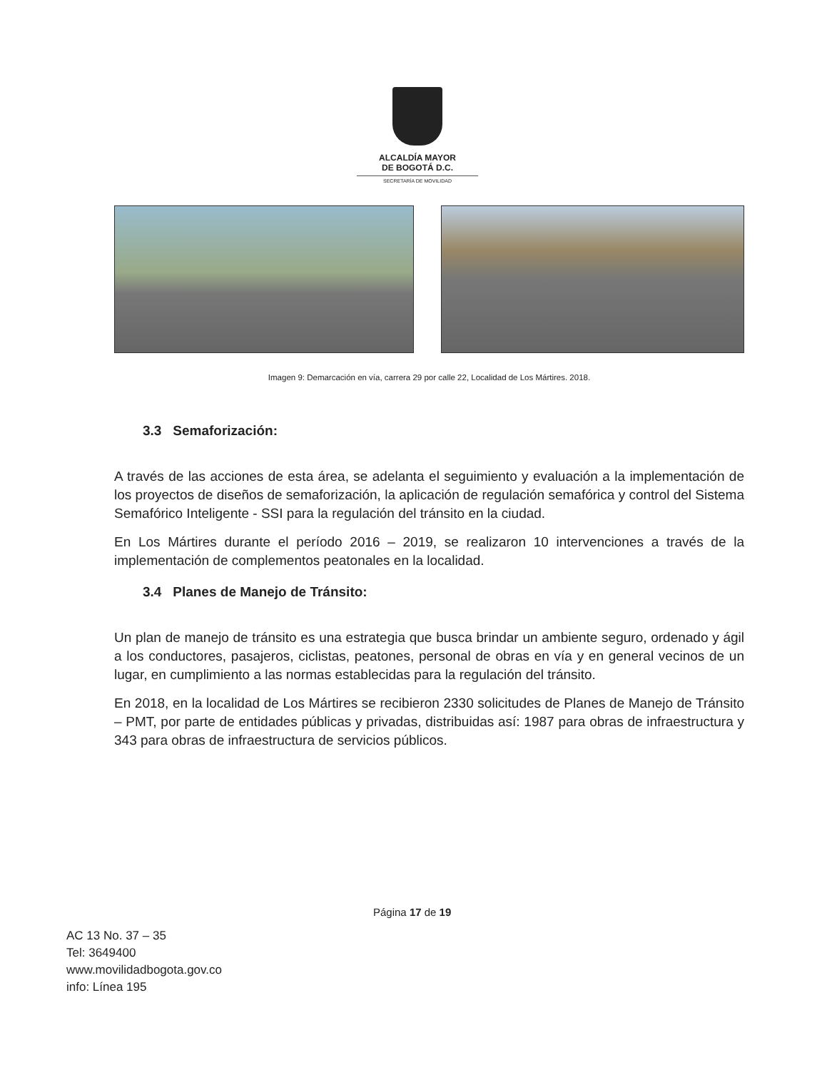ALCALDÍA MAYOR
DE BOGOTÁ D.C.
SECRETARÍA DE MOVILIDAD
Imagen 9: Demarcación en vía, carrera 29 por calle 22, Localidad de Los Mártires. 2018.
3.3 Semaforización:
A través de las acciones de esta área, se adelanta el seguimiento y evaluación a la implementación de los proyectos de diseños de semaforización, la aplicación de regulación semafórica y control del Sistema Semafórico Inteligente - SSI para la regulación del tránsito en la ciudad.
En Los Mártires durante el período 2016 – 2019, se realizaron 10 intervenciones a través de la implementación de complementos peatonales en la localidad.
3.4 Planes de Manejo de Tránsito:
Un plan de manejo de tránsito es una estrategia que busca brindar un ambiente seguro, ordenado y ágil a los conductores, pasajeros, ciclistas, peatones, personal de obras en vía y en general vecinos de un lugar, en cumplimiento a las normas establecidas para la regulación del tránsito.
En 2018, en la localidad de Los Mártires se recibieron 2330 solicitudes de Planes de Manejo de Tránsito – PMT, por parte de entidades públicas y privadas, distribuidas así: 1987 para obras de infraestructura y 343 para obras de infraestructura de servicios públicos.
Página 17 de 19
AC 13 No. 37 – 35
Tel: 3649400
www.movilidadbogota.gov.co
info: Línea 195